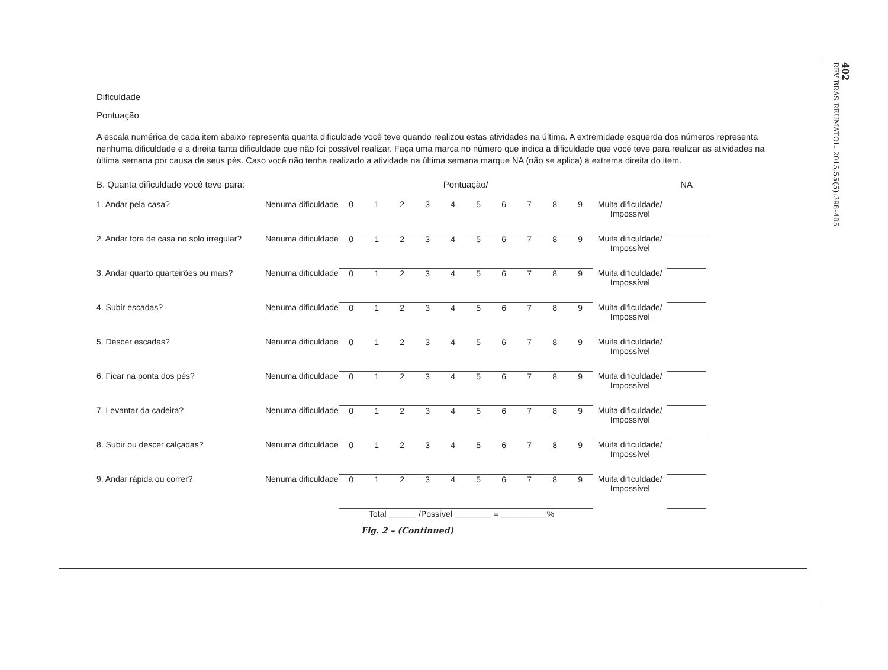402
REV BRAS REUMATOL. 2015;55(5):398–405
Dificuldade
Pontuação
A escala numérica de cada item abaixo representa quanta dificuldade você teve quando realizou estas atividades na última. A extremidade esquerda dos números representa nenhuma dificuldade e a direita tanta dificuldade que não foi possível realizar. Faça uma marca no número que indica a dificuldade que você teve para realizar as atividades na última semana por causa de seus pés. Caso você não tenha realizado a atividade na última semana marque NA (não se aplica) à extrema direita do item.
| B. Quanta dificuldade você teve para: | | Pontuação/ | | | | | | | | | | | NA |
| 1. Andar pela casa? | Nenuma dificuldade | 0 | 1 | 2 | 3 | 4 | 5 | 6 | 7 | 8 | 9 | Muita dificuldade/ Impossível | |
| 2. Andar fora de casa no solo irregular? | Nenuma dificuldade | 0 | 1 | 2 | 3 | 4 | 5 | 6 | 7 | 8 | 9 | Muita dificuldade/ Impossível | |
| 3. Andar quarto quarteirões ou mais? | Nenuma dificuldade | 0 | 1 | 2 | 3 | 4 | 5 | 6 | 7 | 8 | 9 | Muita dificuldade/ Impossível | |
| 4. Subir escadas? | Nenuma dificuldade | 0 | 1 | 2 | 3 | 4 | 5 | 6 | 7 | 8 | 9 | Muita dificuldade/ Impossível | |
| 5. Descer escadas? | Nenuma dificuldade | 0 | 1 | 2 | 3 | 4 | 5 | 6 | 7 | 8 | 9 | Muita dificuldade/ Impossível | |
| 6. Ficar na ponta dos pés? | Nenuma dificuldade | 0 | 1 | 2 | 3 | 4 | 5 | 6 | 7 | 8 | 9 | Muita dificuldade/ Impossível | |
| 7. Levantar da cadeira? | Nenuma dificuldade | 0 | 1 | 2 | 3 | 4 | 5 | 6 | 7 | 8 | 9 | Muita dificuldade/ Impossível | |
| 8. Subir ou descer calçadas? | Nenuma dificuldade | 0 | 1 | 2 | 3 | 4 | 5 | 6 | 7 | 8 | 9 | Muita dificuldade/ Impossível | |
| 9. Andar rápida ou correr? | Nenuma dificuldade | 0 | 1 | 2 | 3 | 4 | 5 | 6 | 7 | 8 | 9 | Muita dificuldade/ Impossível | |
Total ______ /Possível ________ = __________%
Fig. 2 – (Continued)